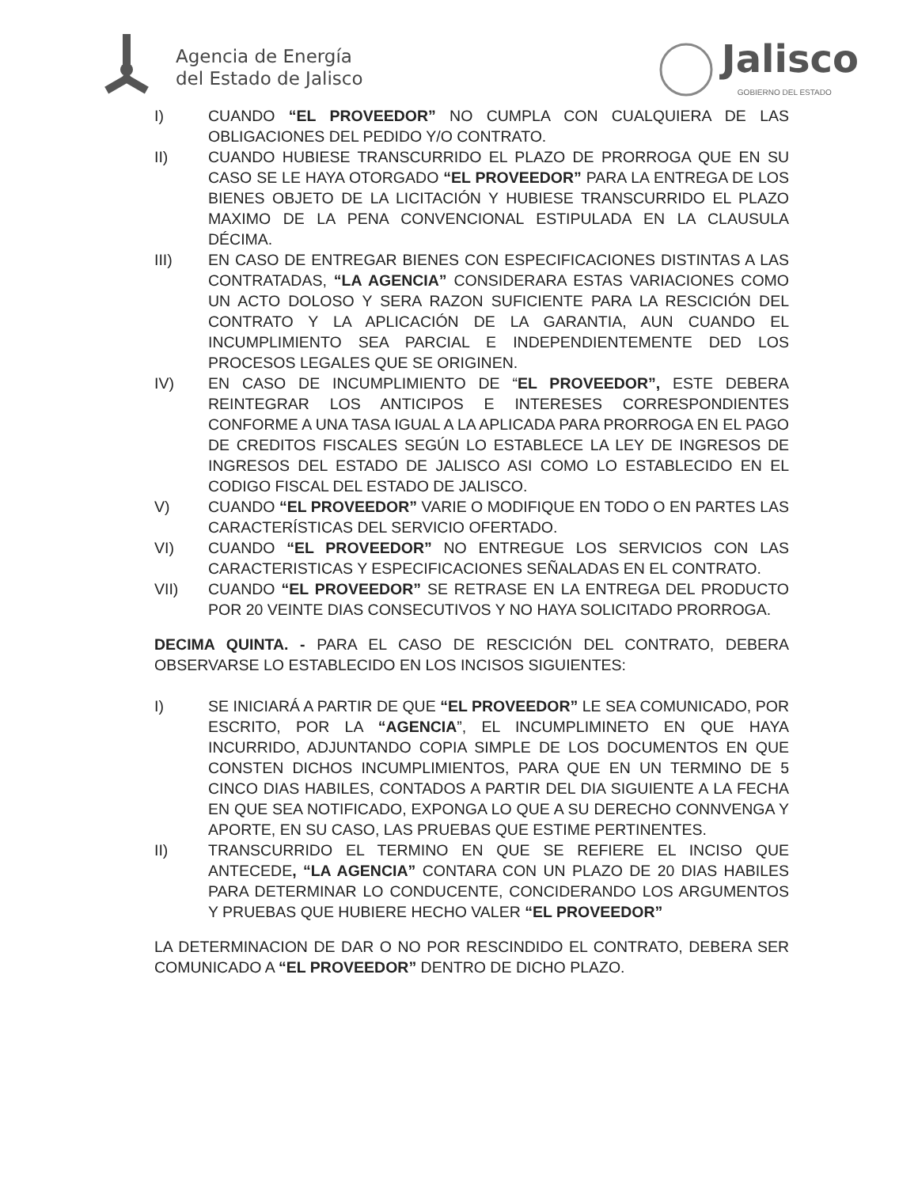Agencia de Energía
del Estado de Jalisco
Jalisco
GOBIERNO DEL ESTADO
I) CUANDO “EL PROVEEDOR” NO CUMPLA CON CUALQUIERA DE LAS OBLIGACIONES DEL PEDIDO Y/O CONTRATO.
II) CUANDO HUBIESE TRANSCURRIDO EL PLAZO DE PRORROGA QUE EN SU CASO SE LE HAYA OTORGADO “EL PROVEEDOR” PARA LA ENTREGA DE LOS BIENES OBJETO DE LA LICITACIÓN Y HUBIESE TRANSCURRIDO EL PLAZO MAXIMO DE LA PENA CONVENCIONAL ESTIPULADA EN LA CLAUSULA DÉCIMA.
III) EN CASO DE ENTREGAR BIENES CON ESPECIFICACIONES DISTINTAS A LAS CONTRATADAS, “LA AGENCIA” CONSIDERARA ESTAS VARIACIONES COMO UN ACTO DOLOSO Y SERA RAZON SUFICIENTE PARA LA RESCICIÓN DEL CONTRATO Y LA APLICACIÓN DE LA GARANTIA, AUN CUANDO EL INCUMPLIMIENTO SEA PARCIAL E INDEPENDIENTEMENTE DED LOS PROCESOS LEGALES QUE SE ORIGINEN.
IV) EN CASO DE INCUMPLIMIENTO DE “EL PROVEEDOR”, ESTE DEBERA REINTEGRAR LOS ANTICIPOS E INTERESES CORRESPONDIENTES CONFORME A UNA TASA IGUAL A LA APLICADA PARA PRORROGA EN EL PAGO DE CREDITOS FISCALES SEGÚN LO ESTABLECE LA LEY DE INGRESOS DE INGRESOS DEL ESTADO DE JALISCO ASI COMO LO ESTABLECIDO EN EL CODIGO FISCAL DEL ESTADO DE JALISCO.
V) CUANDO “EL PROVEEDOR” VARIE O MODIFIQUE EN TODO O EN PARTES LAS CARACTERÍSTICAS DEL SERVICIO OFERTADO.
VI) CUANDO “EL PROVEEDOR” NO ENTREGUE LOS SERVICIOS CON LAS CARACTERISTICAS Y ESPECIFICACIONES SEÑALADAS EN EL CONTRATO.
VII) CUANDO “EL PROVEEDOR” SE RETRASE EN LA ENTREGA DEL PRODUCTO POR 20 VEINTE DIAS CONSECUTIVOS Y NO HAYA SOLICITADO PRORROGA.
DECIMA QUINTA. - PARA EL CASO DE RESCICIÓN DEL CONTRATO, DEBERA OBSERVARSE LO ESTABLECIDO EN LOS INCISOS SIGUIENTES:
I) SE INICIARÁ A PARTIR DE QUE “EL PROVEEDOR” LE SEA COMUNICADO, POR ESCRITO, POR LA “AGENCIA”, EL INCUMPLIMINETO EN QUE HAYA INCURRIDO, ADJUNTANDO COPIA SIMPLE DE LOS DOCUMENTOS EN QUE CONSTEN DICHOS INCUMPLIMIENTOS, PARA QUE EN UN TERMINO DE 5 CINCO DIAS HABILES, CONTADOS A PARTIR DEL DIA SIGUIENTE A LA FECHA EN QUE SEA NOTIFICADO, EXPONGA LO QUE A SU DERECHO CONNVENGA Y APORTE, EN SU CASO, LAS PRUEBAS QUE ESTIME PERTINENTES.
II) TRANSCURRIDO EL TERMINO EN QUE SE REFIERE EL INCISO QUE ANTECEDE, “LA AGENCIA” CONTARA CON UN PLAZO DE 20 DIAS HABILES PARA DETERMINAR LO CONDUCENTE, CONCIDERANDO LOS ARGUMENTOS Y PRUEBAS QUE HUBIERE HECHO VALER “EL PROVEEDOR”
LA DETERMINACION DE DAR O NO POR RESCINDIDO EL CONTRATO, DEBERA SER COMUNICADO A “EL PROVEEDOR” DENTRO DE DICHO PLAZO.